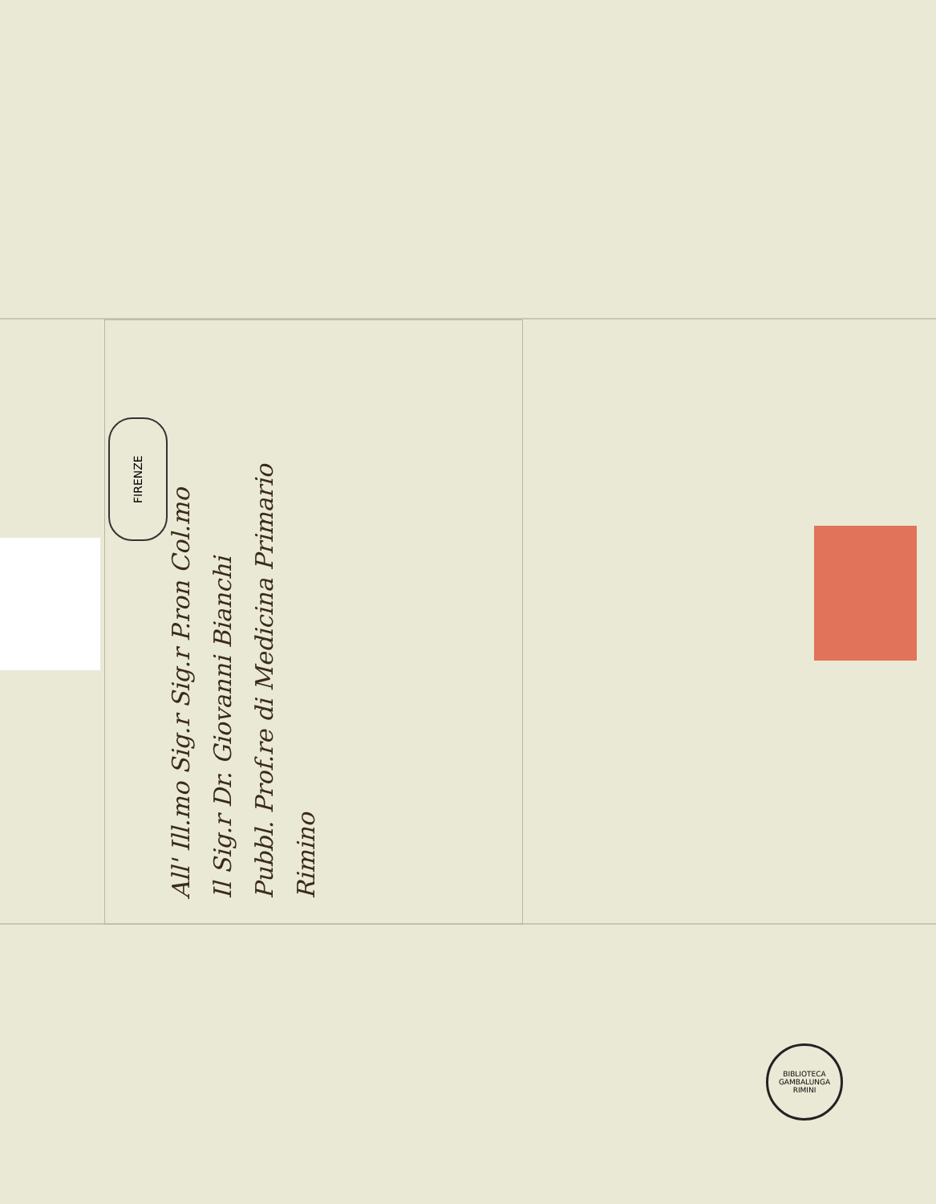FIRENZE
All' Ill.mo Sig.r Sig.r P.ron Col.mo
Il Sig.r Dr. Giovanni Bianchi
Pubbl. Prof.re di Medicina Primario
Rimino
BIBLIOTECA GAMBALUNGA RIMINI